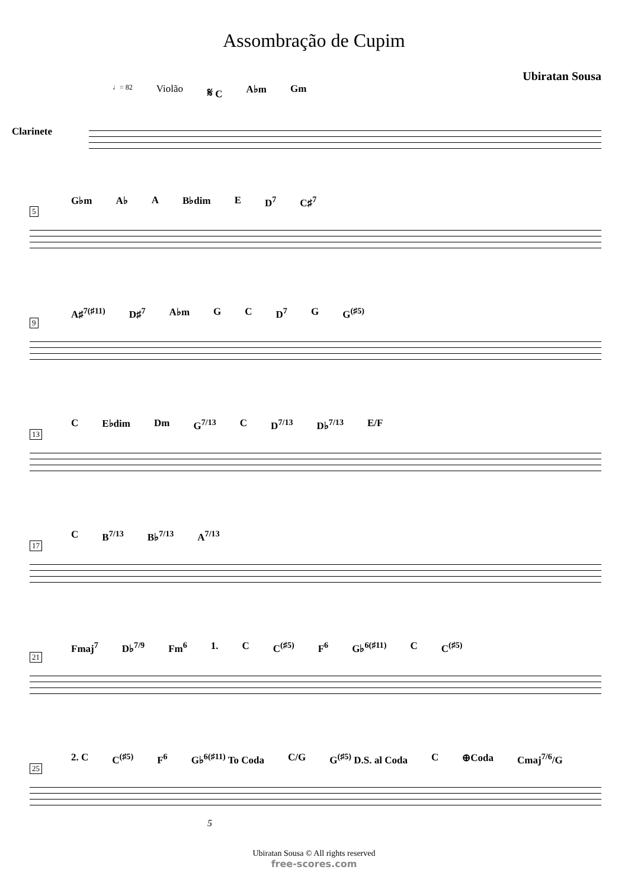Assombração de Cupim
Ubiratan Sousa
♩= 82 Violão 𝄋 C A♭m Gm
Clarinete
5
G♭m A♭ A B♭dim E D<sup>7</sup> C♯<sup>7</sup>
9
A♯<sup>7(♯11)</sup> D♯<sup>7</sup> A♭m G C D<sup>7</sup> G G<sup>(♯5)</sup>
13
C E♭dim Dm G<sup>7/13</sup> C D<sup>7/13</sup> D♭<sup>7/13</sup> E/F
17
C B<sup>7/13</sup> B♭<sup>7/13</sup> A<sup>7/13</sup>
21
Fmaj<sup>7</sup> D♭<sup>7/9</sup> Fm<sup>6</sup> 1. C C<sup>(♯5)</sup> F<sup>6</sup> G♭<sup>6(♯11)</sup> C C<sup>(♯5)</sup>
25
2. C C<sup>(♯5)</sup> F<sup>6</sup> G♭<sup>6(♯11)</sup> To Coda C/G G<sup>(♯5)</sup> D.S. al Coda C ⊕Coda Cmaj<sup>7/6</sup>/G
5
Ubiratan Sousa © All rights reserved
free-scores.com